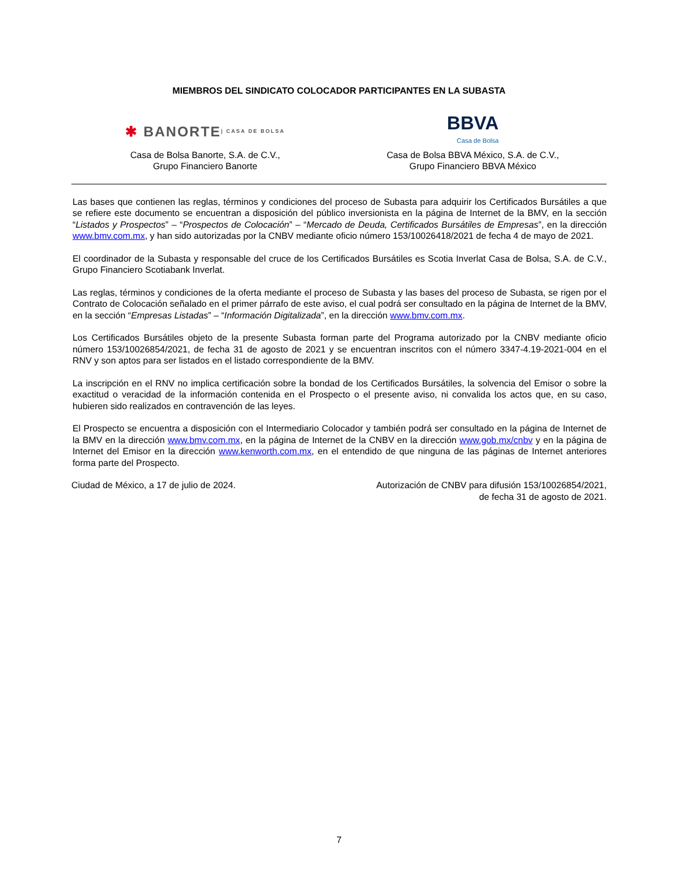MIEMBROS DEL SINDICATO COLOCADOR PARTICIPANTES EN LA SUBASTA
✱ BANORTE | CASA DE BOLSA
Casa de Bolsa Banorte, S.A. de C.V.,
Grupo Financiero Banorte
BBVA
Casa de Bolsa
Casa de Bolsa BBVA México, S.A. de C.V.,
Grupo Financiero BBVA México
Las bases que contienen las reglas, términos y condiciones del proceso de Subasta para adquirir los Certificados Bursátiles a que se refiere este documento se encuentran a disposición del público inversionista en la página de Internet de la BMV, en la sección “Listados y Prospectos” – “Prospectos de Colocación” – “Mercado de Deuda, Certificados Bursátiles de Empresas”, en la dirección www.bmv.com.mx, y han sido autorizadas por la CNBV mediante oficio número 153/10026418/2021 de fecha 4 de mayo de 2021.
El coordinador de la Subasta y responsable del cruce de los Certificados Bursátiles es Scotia Inverlat Casa de Bolsa, S.A. de C.V., Grupo Financiero Scotiabank Inverlat.
Las reglas, términos y condiciones de la oferta mediante el proceso de Subasta y las bases del proceso de Subasta, se rigen por el Contrato de Colocación señalado en el primer párrafo de este aviso, el cual podrá ser consultado en la página de Internet de la BMV, en la sección “Empresas Listadas” – “Información Digitalizada”, en la dirección www.bmv.com.mx.
Los Certificados Bursátiles objeto de la presente Subasta forman parte del Programa autorizado por la CNBV mediante oficio número 153/10026854/2021, de fecha 31 de agosto de 2021 y se encuentran inscritos con el número 3347-4.19-2021-004 en el RNV y son aptos para ser listados en el listado correspondiente de la BMV.
La inscripción en el RNV no implica certificación sobre la bondad de los Certificados Bursátiles, la solvencia del Emisor o sobre la exactitud o veracidad de la información contenida en el Prospecto o el presente aviso, ni convalida los actos que, en su caso, hubieren sido realizados en contravención de las leyes.
El Prospecto se encuentra a disposición con el Intermediario Colocador y también podrá ser consultado en la página de Internet de la BMV en la dirección www.bmv.com.mx, en la página de Internet de la CNBV en la dirección www.gob.mx/cnbv y en la página de Internet del Emisor en la dirección www.kenworth.com.mx, en el entendido de que ninguna de las páginas de Internet anteriores forma parte del Prospecto.
Ciudad de México, a 17 de julio de 2024.
Autorización de CNBV para difusión 153/10026854/2021,
de fecha 31 de agosto de 2021.
7